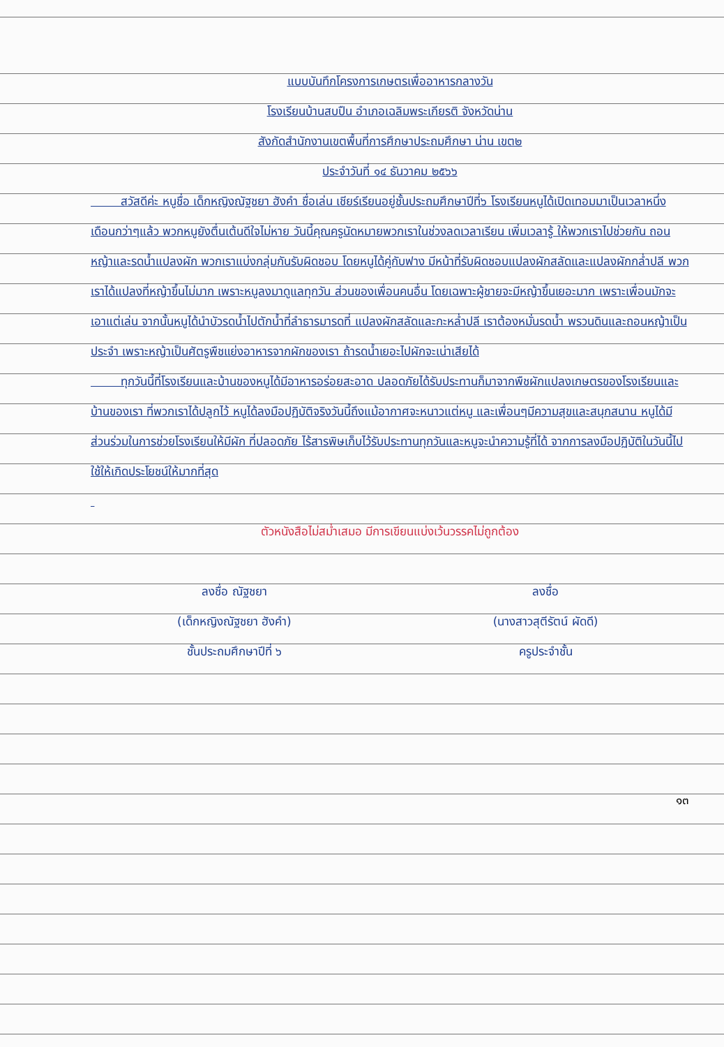แบบบันทึกโครงการเกษตรเพื่ออาหารกลางวัน
โรงเรียนบ้านสบปืน อำเภอเฉลิมพระเกียรติ จังหวัดน่าน
สังกัดสำนักงานเขตพื้นที่การศึกษาประถมศึกษา น่าน เขต๒
ประจำวันที่ ๑๔ ธันวาคม ๒๕๖๖
สวัสดีค่ะ หนูชื่อ เด็กหญิงณัฐชยา ฮังคำ ชื่อเล่น เชียร์เรียนอยู่ชั้นประถมศึกษาปีที่๖ โรงเรียนหนูได้เปิดเทอมมาเป็นเวลาหนึ่งเดือนกว่าๆแล้ว พวกหนูยังตื่นเต้นดีใจไม่หาย วันนี้คุณครูนัดหมายพวกเราในช่วงลดเวลาเรียน เพิ่มเวลารู้ ให้พวกเราไปช่วยกัน ถอนหญ้าและรดน้ำแปลงผัก พวกเราแบ่งกลุ่มกันรับผิดชอบ โดยหนูได้คู่กับฟาง มีหน้าที่รับผิดชอบแปลงผักสลัดและแปลงผักกล่ำปลี พวกเราได้แปลงที่หญ้าขึ้นไม่มาก เพราะหนูลงมาดูแลทุกวัน ส่วนของเพื่อนคนอื่น โดยเฉพาะผู้ชายจะมีหญ้าขึ้นเยอะมาก เพราะเพื่อนมักจะเอาแต่เล่น จากนั้นหนูได้นำบัวรดน้ำไปตักน้ำที่ลำธารมารดที่ แปลงผักสลัดและกะหล่ำปลี เราต้องหมั่นรดน้ำ พรวนดินและถอนหญ้าเป็นประจำ เพราะหญ้าเป็นศัตรูพืชแย่งอาหารจากผักของเรา ถ้ารดน้ำเยอะไปผักจะเน่าเสียได้
ทุกวันนี้ที่โรงเรียนและบ้านของหนูได้มีอาหารอร่อยสะอาด ปลอดภัยได้รับประทานก็มาจากพืชผักแปลงเกษตรของโรงเรียนและบ้านของเรา ที่พวกเราได้ปลูกไว้ หนูได้ลงมือปฏิบัติจริงวันนี้ถึงแม้อากาศจะหนาวแต่หนู และเพื่อนๆมีความสุขและสนุกสนาน หนูได้มีส่วนร่วมในการช่วยโรงเรียนให้มีผัก ที่ปลอดภัย ไร้สารพิษเก็บไว้รับประทานทุกวันและหนูจะนำความรู้ที่ได้ จากการลงมือปฏิบัติในวันนี้ไปใช้ให้เกิดประโยชน์ให้มากที่สุด
ตัวหนังสือไม่สม่ำเสมอ มีการเขียนแบ่งเว้นวรรคไม่ถูกต้อง
ลงชื่อ ณัฐชยา
(เด็กหญิงณัฐชยา ฮังคำ)
ชั้นประถมศึกษาปีที่ ๖
ลงชื่อ
(นางสาวสุตีรัตน์ ผัดดี)
ครูประจำชั้น
๑๓